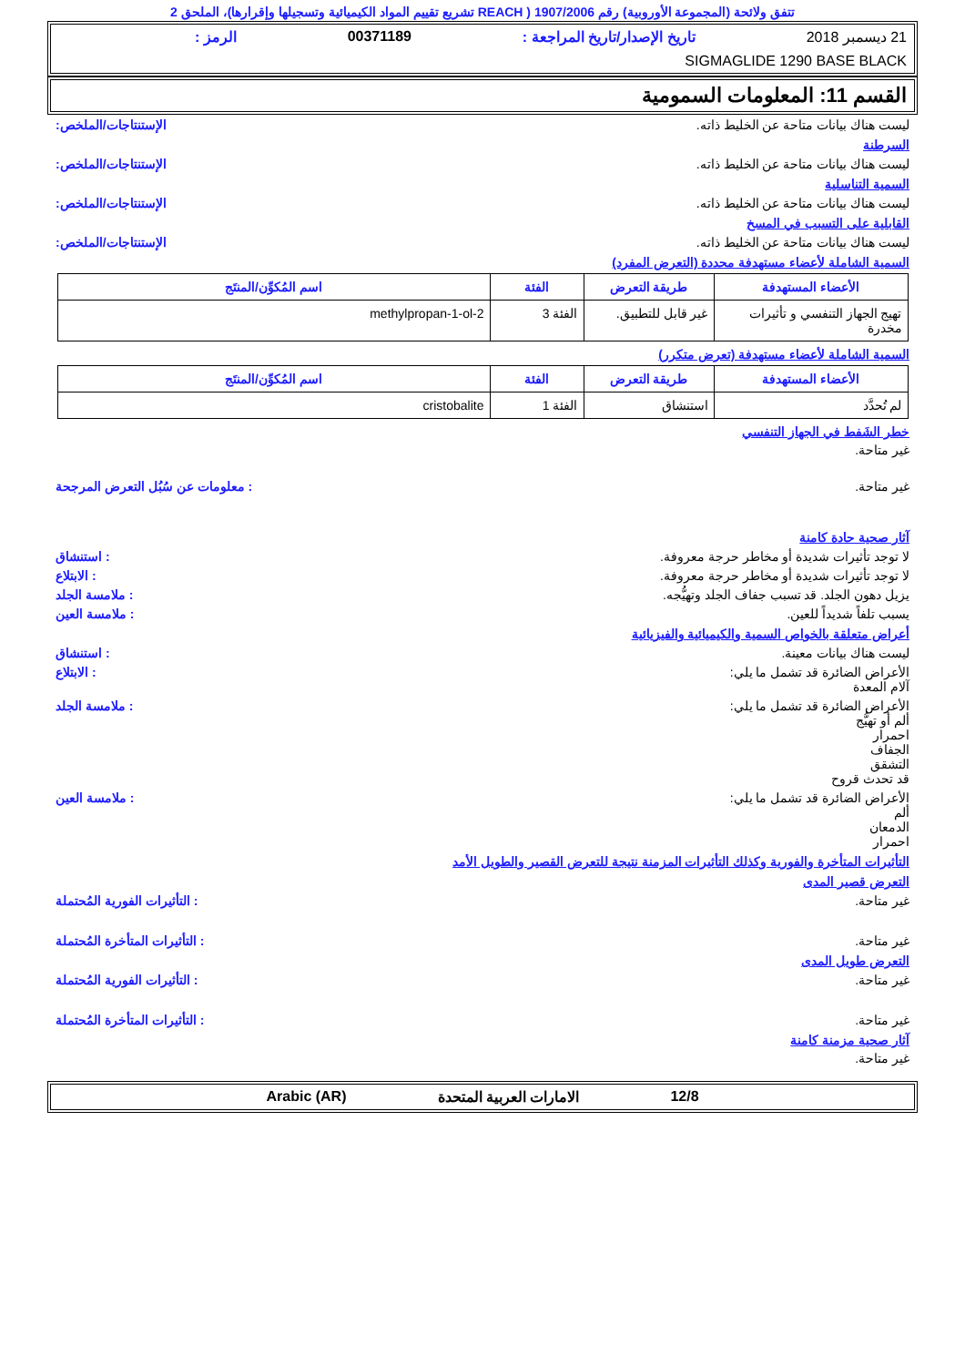تتفق ولائحة (المجموعة الأوروبية) رقم 1907/2006 ( REACH تشريع تقييم المواد الكيميائية وتسجيلها وإقرارها)، الملحق 2
21 ديسمبر 2018 تاريخ الإصدار/تاريخ المراجعة : 00371189 الرمز :
SIGMAGLIDE 1290 BASE BLACK
القسم 11: المعلومات السمومية
ليست هناك بيانات متاحة عن الخليط ذاته. الإستنتاجات/الملخص:
السرطنة
ليست هناك بيانات متاحة عن الخليط ذاته. الإستنتاجات/الملخص:
السمية التناسلية
ليست هناك بيانات متاحة عن الخليط ذاته. الإستنتاجات/الملخص:
القابلية على التسبب في المسخ
ليست هناك بيانات متاحة عن الخليط ذاته. الإستنتاجات/الملخص:
السمية الشاملة لأعضاء مستهدفة محددة (التعرض المفرد)
| الأعضاء المستهدفة | طريقة التعرض | الفئة | اسم المُكوِّن/المنتَج |
| --- | --- | --- | --- |
| تهيج الجهاز التنفسي و تأثيرات مخدرة | غير قابل للتطبيق. | الفئة 3 | 2-methylpropan-1-ol |
السمية الشاملة لأعضاء مستهدفة (تعرض متكرر)
| الأعضاء المستهدفة | طريقة التعرض | الفئة | اسم المُكوِّن/المنتَج |
| --- | --- | --- | --- |
| لم تُحدَّد | استنشاق | الفئة 1 | cristobalite |
خطر الشَفط في الجهاز التنفسي
غير متاحة.
غير متاحة.: معلومات عن سُبُل التعرض المرجحة
آثار صحية حادة كامنة
لا توجد تأثيرات شديدة أو مخاطر حرجة معروفة.: استنشاق
لا توجد تأثيرات شديدة أو مخاطر حرجة معروفة.: الابتلاع
يزيل دهون الجلد. قد تسبب جفاف الجلد وتهيُّجه.: ملامسة الجلد
يسبب تلفاً شديداً للعين.: ملامسة العين
أعراض متعلقة بالخواص السمية والكيميائية والفيزيائية
ليست هناك بيانات معينة.: استنشاق
الأعراض الضائرة قد تشمل ما يلي:
آلام المعدة: الابتلاع
الأعراض الضائرة قد تشمل ما يلي:
ألم أو تهيُّج
احمرار
الجفاف
التشقق
قد تحدث قروح: ملامسة الجلد
الأعراض الضائرة قد تشمل ما يلي:
ألم
الدمعان
احمرار: ملامسة العين
التأثيرات المتأخرة والفورية وكذلك التأثيرات المزمنة نتيجة للتعرض القصير والطويل الأمد
التعرض قصير المدى
غير متاحة.: التأثيرات الفورية المُحتملة
غير متاحة.: التأثيرات المتأخرة المُحتملة
التعرض طويل المدى
غير متاحة.: التأثيرات الفورية المُحتملة
غير متاحة.: التأثيرات المتأخرة المُحتملة
آثار صحية مزمنة كامنة
غير متاحة.
12/8 الامارات العربية المتحدة Arabic (AR)